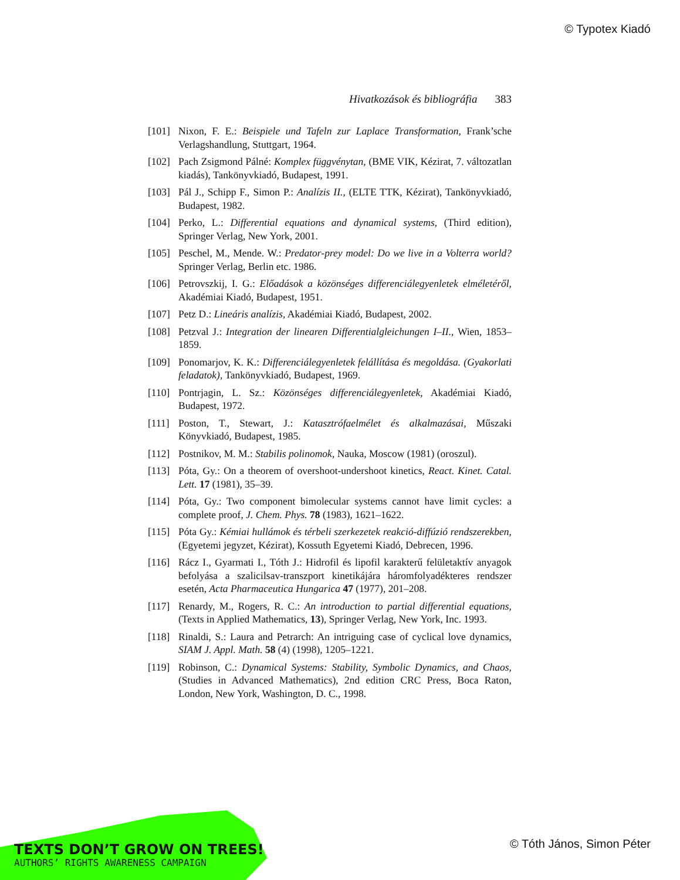© Typotex Kiadó
Hivatkozások és bibliográfia 383
[101] Nixon, F. E.: Beispiele und Tafeln zur Laplace Transformation, Frank’sche Verlagshandlung, Stuttgart, 1964.
[102] Pach Zsigmond Pálné: Komplex függvénytan, (BME VIK, Kézirat, 7. változatlan kiadás), Tankönyvkiadó, Budapest, 1991.
[103] Pál J., Schipp F., Simon P.: Analízis II., (ELTE TTK, Kézirat), Tankönyvkiadó, Budapest, 1982.
[104] Perko, L.: Differential equations and dynamical systems, (Third edition), Springer Verlag, New York, 2001.
[105] Peschel, M., Mende. W.: Predator-prey model: Do we live in a Volterra world? Springer Verlag, Berlin etc. 1986.
[106] Petrovszkij, I. G.: Előadások a közönséges differenciálegyenletek elméletéről, Akadémiai Kiadó, Budapest, 1951.
[107] Petz D.: Lineáris analízis, Akadémiai Kiadó, Budapest, 2002.
[108] Petzval J.: Integration der linearen Differentialgleichungen I–II., Wien, 1853–1859.
[109] Ponomarjov, K. K.: Differenciálegyenletek felállítása és megoldása. (Gyakorlati feladatok), Tankönyvkiadó, Budapest, 1969.
[110] Pontrjagin, L. Sz.: Közönséges differenciálegyenletek, Akadémiai Kiadó, Budapest, 1972.
[111] Poston, T., Stewart, J.: Katasztrófaelmélet és alkalmazásai, Műszaki Könyvkiadó, Budapest, 1985.
[112] Postnikov, M. M.: Stabilis polinomok, Nauka, Moscow (1981) (oroszul).
[113] Póta, Gy.: On a theorem of overshoot-undershoot kinetics, React. Kinet. Catal. Lett. 17 (1981), 35–39.
[114] Póta, Gy.: Two component bimolecular systems cannot have limit cycles: a complete proof, J. Chem. Phys. 78 (1983), 1621–1622.
[115] Póta Gy.: Kémiai hullámok és térbeli szerkezetek reakció-diffúzió rendszerekben, (Egyetemi jegyzet, Kézirat), Kossuth Egyetemi Kiadó, Debrecen, 1996.
[116] Rácz I., Gyarmati I., Tóth J.: Hidrofil és lipofil karakterű felületaktív anyagok befolyása a szalicilsav-transzport kinetikájára háromfolyadékteres rendszer esetén, Acta Pharmaceutica Hungarica 47 (1977), 201–208.
[117] Renardy, M., Rogers, R. C.: An introduction to partial differential equations, (Texts in Applied Mathematics, 13), Springer Verlag, New York, Inc. 1993.
[118] Rinaldi, S.: Laura and Petrarch: An intriguing case of cyclical love dynamics, SIAM J. Appl. Math. 58 (4) (1998), 1205–1221.
[119] Robinson, C.: Dynamical Systems: Stability, Symbolic Dynamics, and Chaos, (Studies in Advanced Mathematics), 2nd edition CRC Press, Boca Raton, London, New York, Washington, D. C., 1998.
TEXTS DON’T GROW ON TREES!
AUTHORS’ RIGHTS AWARENESS CAMPAIGN
© Tóth János, Simon Péter